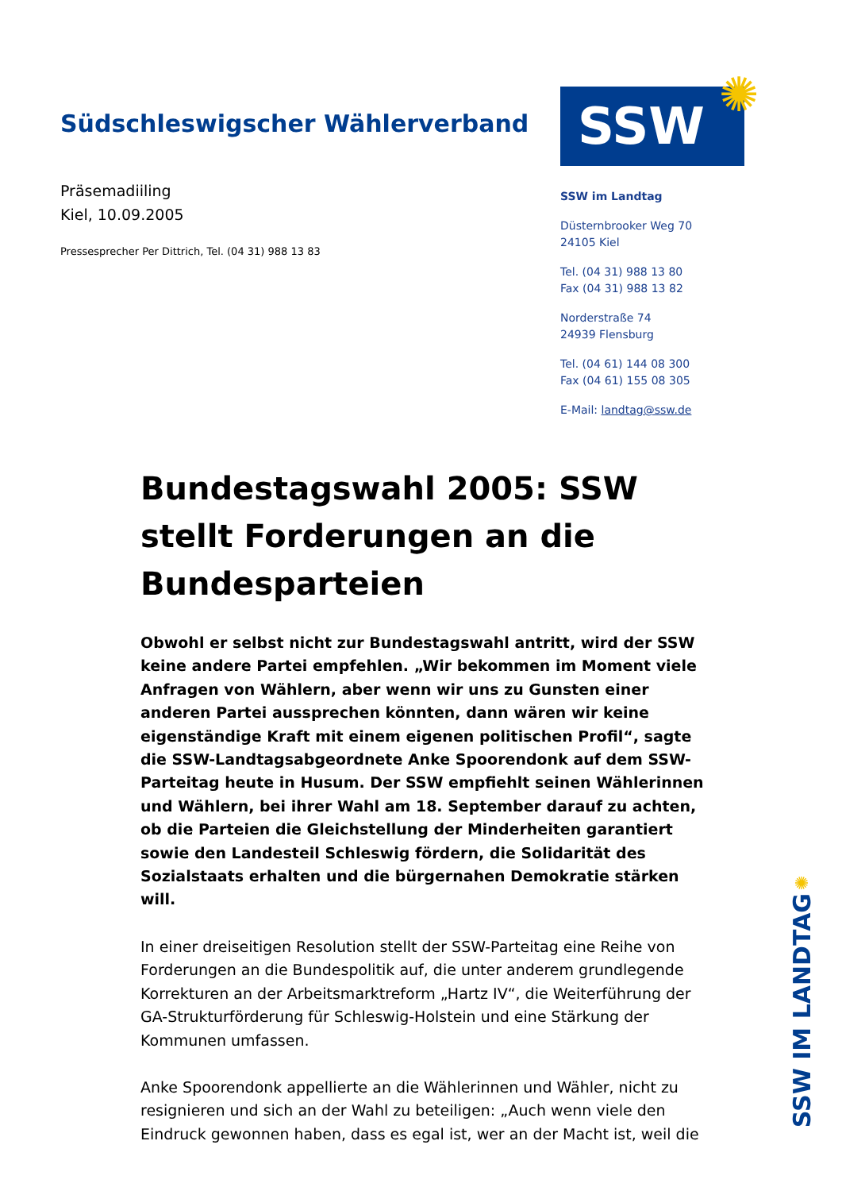Südschleswigscher Wählerverband
Präsemadiiling
Kiel, 10.09.2005
Pressesprecher Per Dittrich, Tel. (04 31) 988 13 83
SSW
✺
SSW im Landtag
Düsternbrooker Weg 70
24105 Kiel
Tel. (04 31) 988 13 80
Fax (04 31) 988 13 82
Norderstraße 74
24939 Flensburg
Tel. (04 61) 144 08 300
Fax (04 61) 155 08 305
E-Mail: landtag@ssw.de
Bundestagswahl 2005: SSW stellt Forderungen an die Bundesparteien
Obwohl er selbst nicht zur Bundestagswahl antritt, wird der SSW keine andere Partei empfehlen. „Wir bekommen im Moment viele Anfragen von Wählern, aber wenn wir uns zu Gunsten einer anderen Partei aussprechen könnten, dann wären wir keine eigenständige Kraft mit einem eigenen politischen Profil“, sagte die SSW-Landtagsabgeordnete Anke Spoorendonk auf dem SSW-Parteitag heute in Husum. Der SSW empfiehlt seinen Wählerinnen und Wählern, bei ihrer Wahl am 18. September darauf zu achten, ob die Parteien die Gleichstellung der Minderheiten garantiert sowie den Landesteil Schleswig fördern, die Solidarität des Sozialstaats erhalten und die bürgernahen Demokratie stärken will.
In einer dreiseitigen Resolution stellt der SSW-Parteitag eine Reihe von Forderungen an die Bundespolitik auf, die unter anderem grundlegende Korrekturen an der Arbeitsmarktreform „Hartz IV“, die Weiterführung der GA-Strukturförderung für Schleswig-Holstein und eine Stärkung der Kommunen umfassen.
Anke Spoorendonk appellierte an die Wählerinnen und Wähler, nicht zu resignieren und sich an der Wahl zu beteiligen: „Auch wenn viele den Eindruck gewonnen haben, dass es egal ist, wer an der Macht ist, weil die
✺
SSW IM LANDTAG